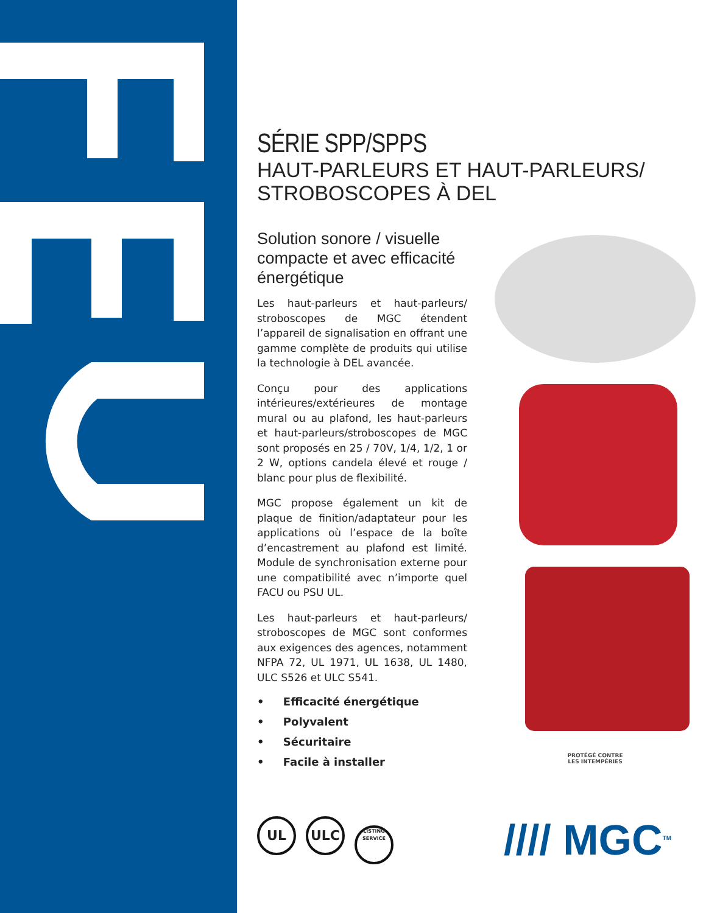SÉRIE SPP/SPPS
HAUT-PARLEURS ET HAUT-PARLEURS/
STROBOSCOPES À DEL
Solution sonore / visuelle compacte et avec efficacité énergétique
Les haut-parleurs et haut-parleurs/ stroboscopes de MGC étendent l’appareil de signalisation en offrant une gamme complète de produits qui utilise la technologie à DEL avancée.
Conçu pour des applications intérieures/extérieures de montage mural ou au plafond, les haut-parleurs et haut-parleurs/stroboscopes de MGC sont proposés en 25 / 70V, 1/4, 1/2, 1 or 2 W, options candela élevé et rouge / blanc pour plus de flexibilité.
MGC propose également un kit de plaque de finition/adaptateur pour les applications où l’espace de la boîte d’encastrement au plafond est limité. Module de synchronisation externe pour une compatibilité avec n’importe quel FACU ou PSU UL.
Les haut-parleurs et haut-parleurs/ stroboscopes de MGC sont conformes aux exigences des agences, notamment NFPA 72, UL 1971, UL 1638, UL 1480, ULC S526 et ULC S541.
• Efficacité énergétique
• Polyvalent
• Sécuritaire
• Facile à installer
PROTÉGÉ CONTRE
LES INTEMPÉRIES
UL ULC LISTING
SERVICE
//// MGC<sup>TM</sup>